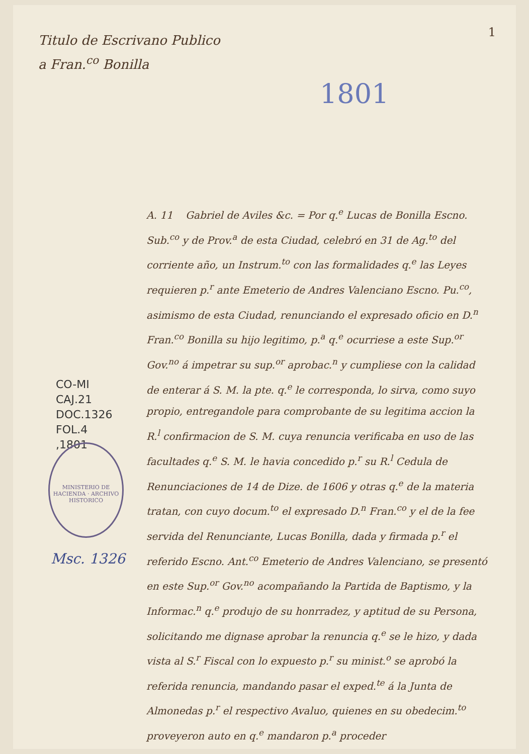Titulo de Escrivano Publico
a Fran.<sup>co</sup> Bonilla
1
1801
CO-MI
CAJ.21
DOC.1326
FOL.4
,1801
MINISTERIO DE HACIENDA · ARCHIVO HISTORICO
Msc. 1326
A. 11 Gabriel de Aviles &c. = Por q.<sup>e</sup> Lucas de Bonilla Escno. Sub.<sup>co</sup> y de Prov.<sup>a</sup> de esta Ciudad, celebró en 31 de Ag.<sup>to</sup> del corriente año, un Instrum.<sup>to</sup> con las formalidades q.<sup>e</sup> las Leyes requieren p.<sup>r</sup> ante Emeterio de Andres Valenciano Escno. Pu.<sup>co</sup>, asimismo de esta Ciudad, renunciando el expresado oficio en D.<sup>n</sup> Fran.<sup>co</sup> Bonilla su hijo legitimo, p.<sup>a</sup> q.<sup>e</sup> ocurriese a este Sup.<sup>or</sup> Gov.<sup>no</sup> á impetrar su sup.<sup>or</sup> aprobac.<sup>n</sup> y cumpliese con la calidad de enterar á S. M. la pte. q.<sup>e</sup> le corresponda, lo sirva, como suyo propio, entregandole para comprobante de su legitima accion la R.<sup>l</sup> confirmacion de S. M. cuya renuncia verificaba en uso de las facultades q.<sup>e</sup> S. M. le havia concedido p.<sup>r</sup> su R.<sup>l</sup> Cedula de Renunciaciones de 14 de Dize. de 1606 y otras q.<sup>e</sup> de la materia tratan, con cuyo docum.<sup>to</sup> el expresado D.<sup>n</sup> Fran.<sup>co</sup> y el de la fee servida del Renunciante, Lucas Bonilla, dada y firmada p.<sup>r</sup> el referido Escno. Ant.<sup>co</sup> Emeterio de Andres Valenciano, se presentó en este Sup.<sup>or</sup> Gov.<sup>no</sup> acompañando la Partida de Baptismo, y la Informac.<sup>n</sup> q.<sup>e</sup> produjo de su honrradez, y aptitud de su Persona, solicitando me dignase aprobar la renuncia q.<sup>e</sup> se le hizo, y dada vista al S.<sup>r</sup> Fiscal con lo expuesto p.<sup>r</sup> su minist.<sup>o</sup> se aprobó la referida renuncia, mandando pasar el exped.<sup>te</sup> á la Junta de Almonedas p.<sup>r</sup> el respectivo Avaluo, quienes en su obedecim.<sup>to</sup> proveyeron auto en q.<sup>e</sup> mandaron p.<sup>a</sup> proceder